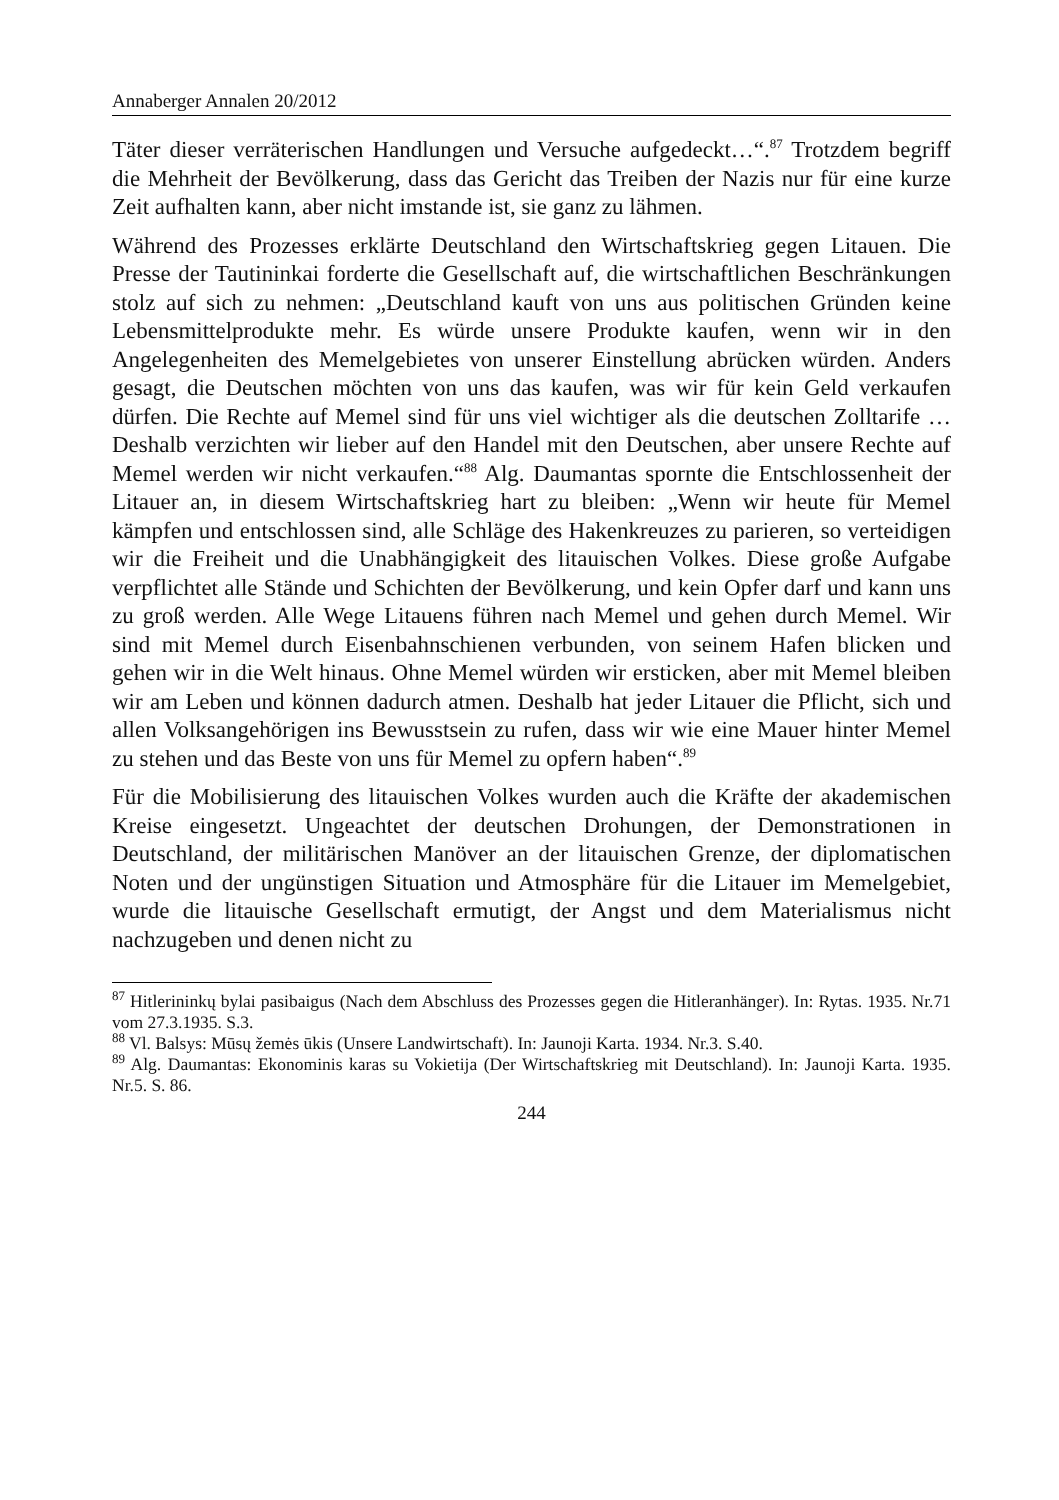Annaberger Annalen 20/2012
Täter dieser verräterischen Handlungen und Versuche aufgedeckt…“.<sup>87</sup> Trotzdem begriff die Mehrheit der Bevölkerung, dass das Gericht das Treiben der Nazis nur für eine kurze Zeit aufhalten kann, aber nicht imstande ist, sie ganz zu lähmen.
Während des Prozesses erklärte Deutschland den Wirtschaftskrieg gegen Litauen. Die Presse der Tautininkai forderte die Gesellschaft auf, die wirtschaftlichen Beschränkungen stolz auf sich zu nehmen: „Deutschland kauft von uns aus politischen Gründen keine Lebensmittelprodukte mehr. Es würde unsere Produkte kaufen, wenn wir in den Angelegenheiten des Memelgebietes von unserer Einstellung abrücken würden. Anders gesagt, die Deutschen möchten von uns das kaufen, was wir für kein Geld verkaufen dürfen. Die Rechte auf Memel sind für uns viel wichtiger als die deutschen Zolltarife … Deshalb verzichten wir lieber auf den Handel mit den Deutschen, aber unsere Rechte auf Memel werden wir nicht verkaufen.“<sup>88</sup> Alg. Daumantas spornte die Entschlossenheit der Litauer an, in diesem Wirtschaftskrieg hart zu bleiben: „Wenn wir heute für Memel kämpfen und entschlossen sind, alle Schläge des Hakenkreuzes zu parieren, so verteidigen wir die Freiheit und die Unabhängigkeit des litauischen Volkes. Diese große Aufgabe verpflichtet alle Stände und Schichten der Bevölkerung, und kein Opfer darf und kann uns zu groß werden. Alle Wege Litauens führen nach Memel und gehen durch Memel. Wir sind mit Memel durch Eisenbahnschienen verbunden, von seinem Hafen blicken und gehen wir in die Welt hinaus. Ohne Memel würden wir ersticken, aber mit Memel bleiben wir am Leben und können dadurch atmen. Deshalb hat jeder Litauer die Pflicht, sich und allen Volksangehörigen ins Bewusstsein zu rufen, dass wir wie eine Mauer hinter Memel zu stehen und das Beste von uns für Memel zu opfern haben“.<sup>89</sup>
Für die Mobilisierung des litauischen Volkes wurden auch die Kräfte der akademischen Kreise eingesetzt. Ungeachtet der deutschen Drohungen, der Demonstrationen in Deutschland, der militärischen Manöver an der litauischen Grenze, der diplomatischen Noten und der ungünstigen Situation und Atmosphäre für die Litauer im Memelgebiet, wurde die litauische Gesellschaft ermutigt, der Angst und dem Materialismus nicht nachzugeben und denen nicht zu
<sup>87</sup> Hitlerininkų bylai pasibaigus (Nach dem Abschluss des Prozesses gegen die Hitleranhänger). In: Rytas. 1935. Nr.71 vom 27.3.1935. S.3.
<sup>88</sup> Vl. Balsys: Mūsų žemės ūkis (Unsere Landwirtschaft). In: Jaunoji Karta. 1934. Nr.3. S.40.
<sup>89</sup> Alg. Daumantas: Ekonominis karas su Vokietija (Der Wirtschaftskrieg mit Deutschland). In: Jaunoji Karta. 1935. Nr.5. S. 86.
244